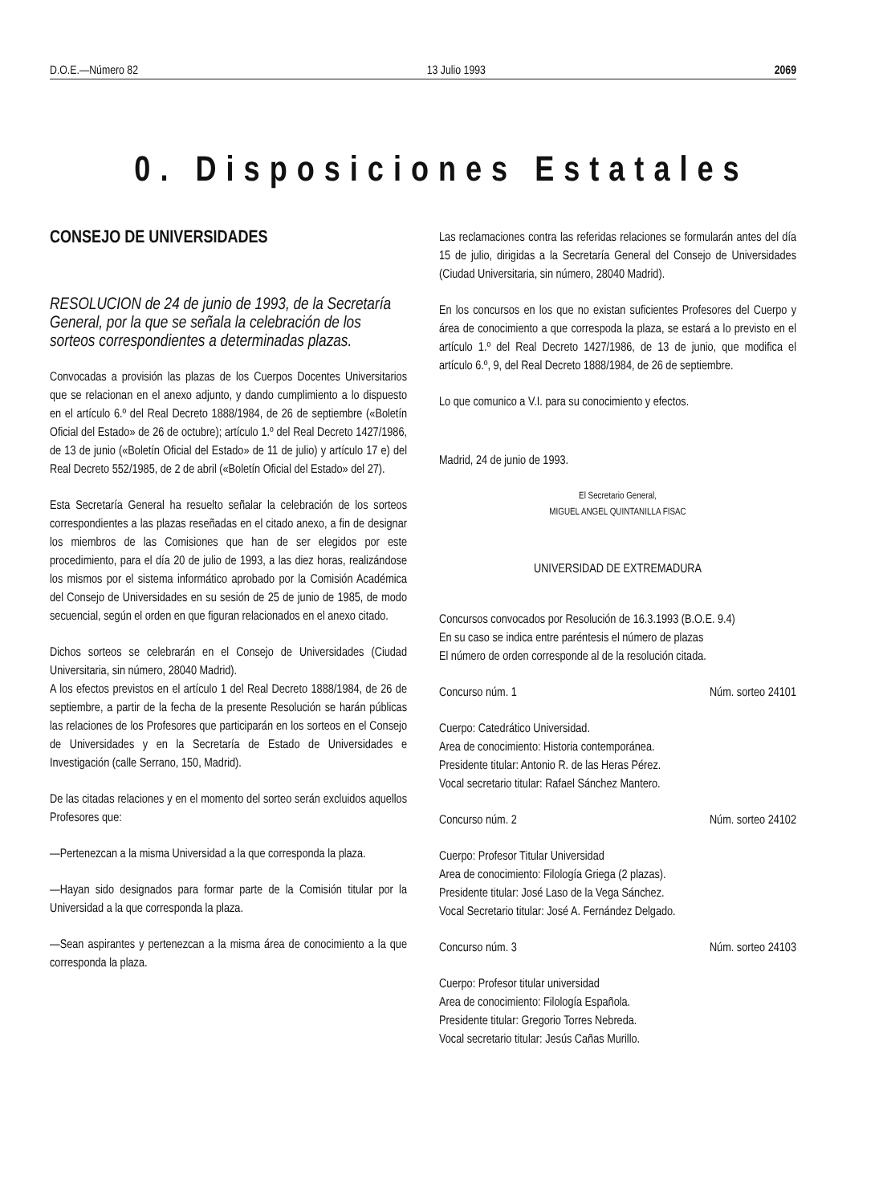D.O.E.—Número 82 13 Julio 1993 2069
0. Disposiciones Estatales
CONSEJO DE UNIVERSIDADES
RESOLUCION de 24 de junio de 1993, de la Secretaría General, por la que se señala la celebración de los sorteos correspondientes a determinadas plazas.
Convocadas a provisión las plazas de los Cuerpos Docentes Universitarios que se relacionan en el anexo adjunto, y dando cumplimiento a lo dispuesto en el artículo 6.º del Real Decreto 1888/1984, de 26 de septiembre («Boletín Oficial del Estado» de 26 de octubre); artículo 1.º del Real Decreto 1427/1986, de 13 de junio («Boletín Oficial del Estado» de 11 de julio) y artículo 17 e) del Real Decreto 552/1985, de 2 de abril («Boletín Oficial del Estado» del 27).
Esta Secretaría General ha resuelto señalar la celebración de los sorteos correspondientes a las plazas reseñadas en el citado anexo, a fin de designar los miembros de las Comisiones que han de ser elegidos por este procedimiento, para el día 20 de julio de 1993, a las diez horas, realizándose los mismos por el sistema informático aprobado por la Comisión Académica del Consejo de Universidades en su sesión de 25 de junio de 1985, de modo secuencial, según el orden en que figuran relacionados en el anexo citado.
Dichos sorteos se celebrarán en el Consejo de Universidades (Ciudad Universitaria, sin número, 28040 Madrid).
A los efectos previstos en el artículo 1 del Real Decreto 1888/1984, de 26 de septiembre, a partir de la fecha de la presente Resolución se harán públicas las relaciones de los Profesores que participarán en los sorteos en el Consejo de Universidades y en la Secretaría de Estado de Universidades e Investigación (calle Serrano, 150, Madrid).
De las citadas relaciones y en el momento del sorteo serán excluidos aquellos Profesores que:
—Pertenezcan a la misma Universidad a la que corresponda la plaza.
—Hayan sido designados para formar parte de la Comisión titular por la Universidad a la que corresponda la plaza.
—Sean aspirantes y pertenezcan a la misma área de conocimiento a la que corresponda la plaza.
Las reclamaciones contra las referidas relaciones se formularán antes del día 15 de julio, dirigidas a la Secretaría General del Consejo de Universidades (Ciudad Universitaria, sin número, 28040 Madrid).
En los concursos en los que no existan suficientes Profesores del Cuerpo y área de conocimiento a que correspoda la plaza, se estará a lo previsto en el artículo 1.º del Real Decreto 1427/1986, de 13 de junio, que modifica el artículo 6.º, 9, del Real Decreto 1888/1984, de 26 de septiembre.
Lo que comunico a V.I. para su conocimiento y efectos.
Madrid, 24 de junio de 1993.
El Secretario General,
MIGUEL ANGEL QUINTANILLA FISAC
UNIVERSIDAD DE EXTREMADURA
Concursos convocados por Resolución de 16.3.1993 (B.O.E. 9.4)
En su caso se indica entre paréntesis el número de plazas
El número de orden corresponde al de la resolución citada.
Concurso núm. 1 Núm. sorteo 24101
Cuerpo: Catedrático Universidad.
Area de conocimiento: Historia contemporánea.
Presidente titular: Antonio R. de las Heras Pérez.
Vocal secretario titular: Rafael Sánchez Mantero.
Concurso núm. 2 Núm. sorteo 24102
Cuerpo: Profesor Titular Universidad
Area de conocimiento: Filología Griega (2 plazas).
Presidente titular: José Laso de la Vega Sánchez.
Vocal Secretario titular: José A. Fernández Delgado.
Concurso núm. 3 Núm. sorteo 24103
Cuerpo: Profesor titular universidad
Area de conocimiento: Filología Española.
Presidente titular: Gregorio Torres Nebreda.
Vocal secretario titular: Jesús Cañas Murillo.